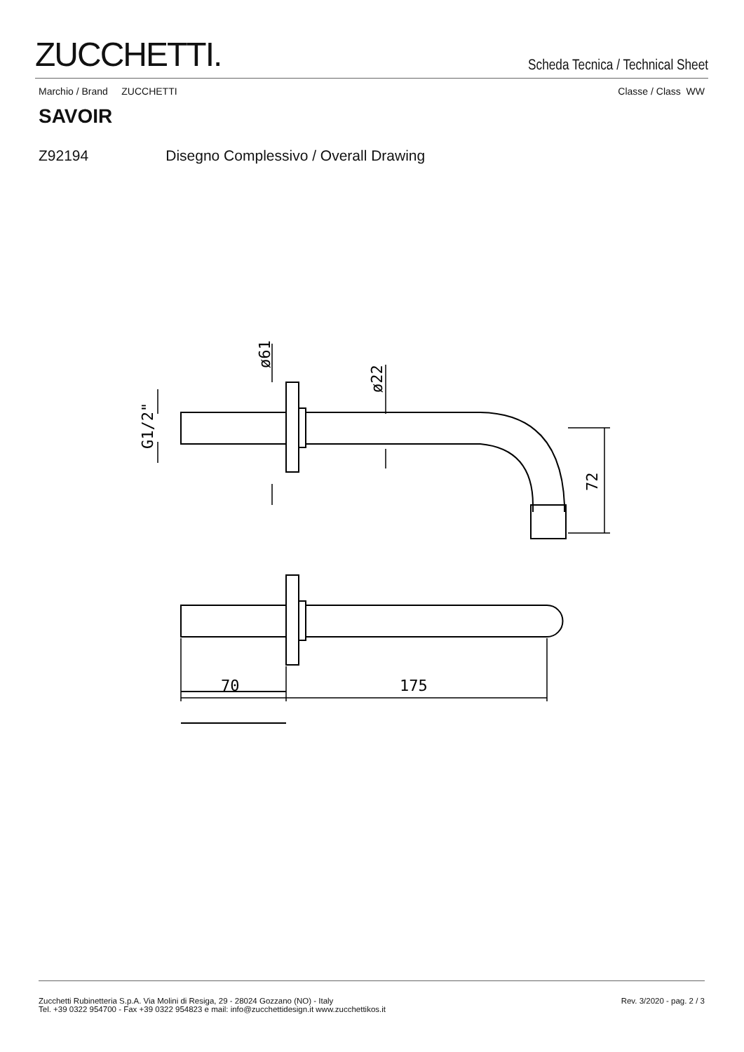ZUCCHETTI.
Scheda Tecnica / Technical Sheet
Marchio / Brand ZUCCHETTI Classe / Class WW
SAVOIR
Z92194 Disegno Complessivo / Overall Drawing
70
175
72
ø22
ø61
G1/2"
Zucchetti Rubinetteria S.p.A. Via Molini di Resiga, 29 - 28024 Gozzano (NO) - Italy
Tel. +39 0322 954700 - Fax +39 0322 954823 e mail: info@zucchettidesign.it www.zucchettikos.it
Rev. 3/2020 - pag. 2 / 3